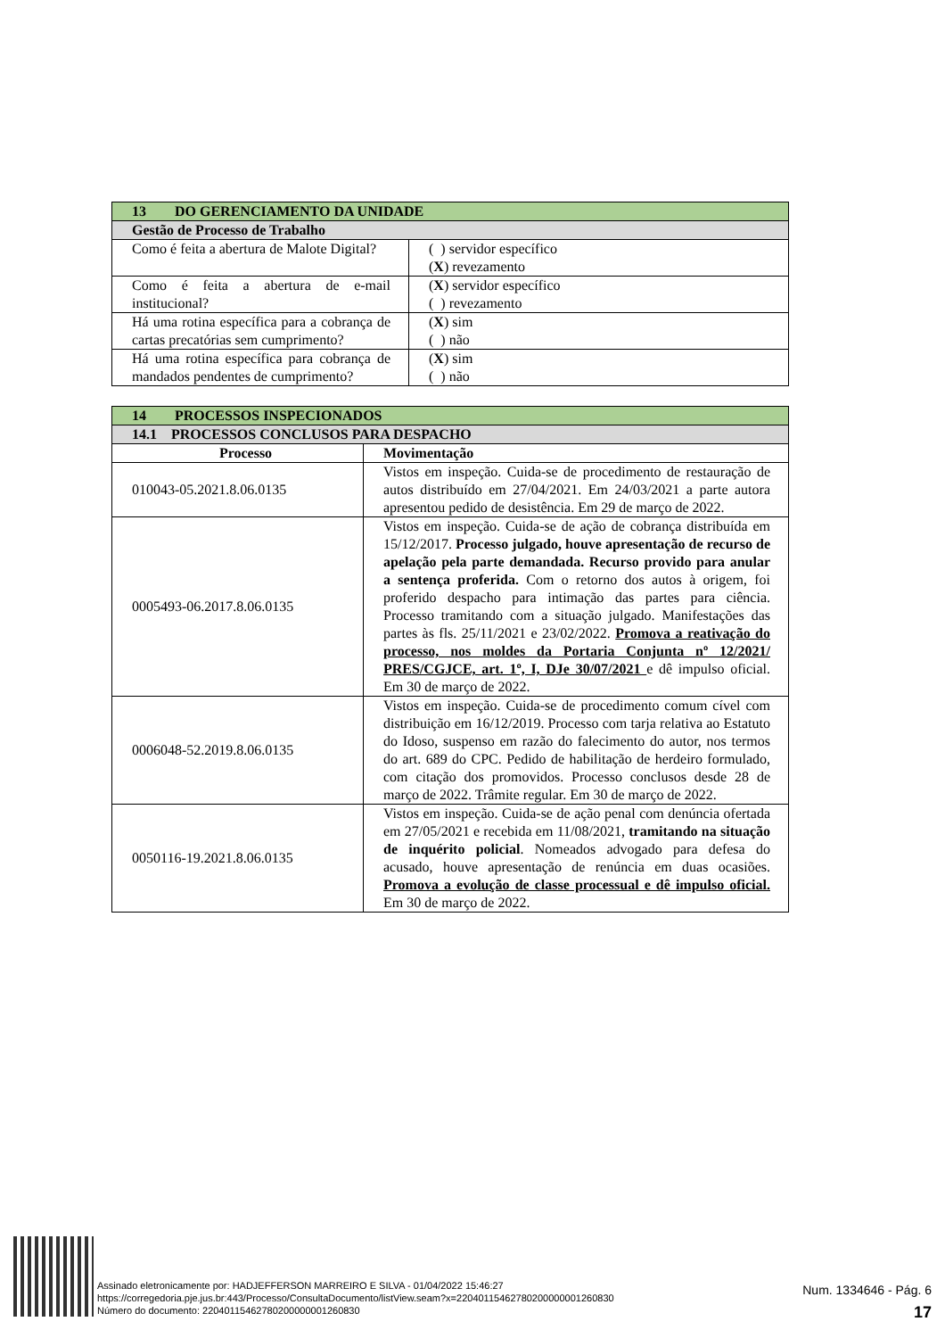| 13 DO GERENCIAMENTO DA UNIDADE | |
| Gestão de Processo de Trabalho | |
| Como é feita a abertura de Malote Digital? | ( ) servidor específico ( X ) revezamento |
| Como é feita a abertura de e-mail institucional? | ( X ) servidor específico ( ) revezamento |
| Há uma rotina específica para a cobrança de cartas precatórias sem cumprimento? | ( X ) sim ( ) não |
| Há uma rotina específica para cobrança de mandados pendentes de cumprimento? | ( X ) sim ( ) não |
| 14 PROCESSOS INSPECIONADOS | |
| 14.1 PROCESSOS CONCLUSOS PARA DESPACHO | |
| Processo | Movimentação |
| 010043-05.2021.8.06.0135 | Vistos em inspeção. Cuida-se de procedimento de restauração de autos distribuído em 27/04/2021. Em 24/03/2021 a parte autora apresentou pedido de desistência. Em 29 de março de 2022. |
| 0005493-06.2017.8.06.0135 | Vistos em inspeção. Cuida-se de ação de cobrança distribuída em 15/12/2017. Processo julgado, houve apresentação de recurso de apelação pela parte demandada. Recurso provido para anular a sentença proferida. Com o retorno dos autos à origem, foi proferido despacho para intimação das partes para ciência. Processo tramitando com a situação julgado. Manifestações das partes às fls. 25/11/2021 e 23/02/2022. Promova a reativação do processo, nos moldes da Portaria Conjunta nº 12/2021/ PRES/CGJCE, art. 1º, I, DJe 30/07/2021 e dê impulso oficial. Em 30 de março de 2022. |
| 0006048-52.2019.8.06.0135 | Vistos em inspeção. Cuida-se de procedimento comum cível com distribuição em 16/12/2019. Processo com tarja relativa ao Estatuto do Idoso, suspenso em razão do falecimento do autor, nos termos do art. 689 do CPC. Pedido de habilitação de herdeiro formulado, com citação dos promovidos. Processo conclusos desde 28 de março de 2022. Trâmite regular. Em 30 de março de 2022. |
| 0050116-19.2021.8.06.0135 | Vistos em inspeção. Cuida-se de ação penal com denúncia ofertada em 27/05/2021 e recebida em 11/08/2021, tramitando na situação de inquérito policial . Nomeados advogado para defesa do acusado, houve apresentação de renúncia em duas ocasiões. Promova a evolução de classe processual e dê impulso oficial. Em 30 de março de 2022. |
Assinado eletronicamente por: HADJEFFERSON MARREIRO E SILVA - 01/04/2022 15:46:27
https://corregedoria.pje.jus.br:443/Processo/ConsultaDocumento/listView.seam?x=22040115462780200000001260830
Número do documento: 22040115462780200000001260830
Num. 1334646 - Pág. 6
17